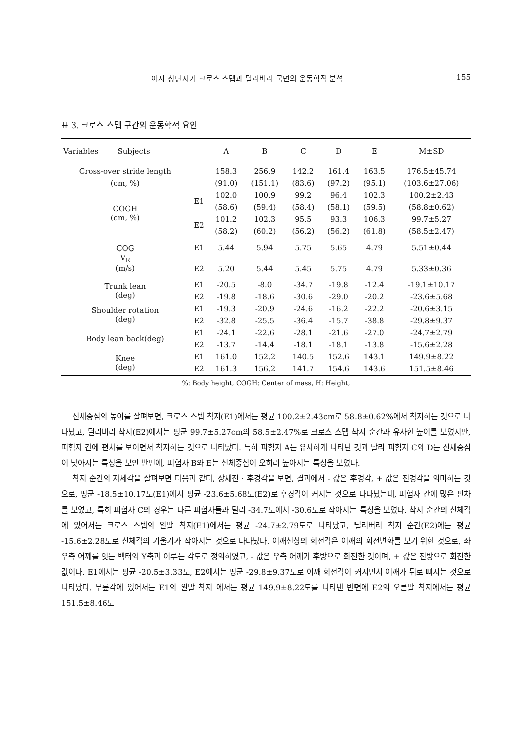여자 창던지기 크로스 스텝과 딜리버리 국면의 운동학적 분석 155
표 3. 크로스 스텝 구간의 운동학적 요인
| Variables Subjects | | A | B | C | D | E | M±SD |
| --- | --- | --- | --- | --- | --- | --- | --- |
| Cross-over stride length | | 158.3 | 256.9 | 142.2 | 161.4 | 163.5 | 176.5±45.74 |
| (cm, %) | | (91.0) | (151.1) | (83.6) | (97.2) | (95.1) | (103.6±27.06) |
| COGH (cm, %) | E1 | 102.0 | 100.9 | 99.2 | 96.4 | 102.3 | 100.2±2.43 |
| | | (58.6) | (59.4) | (58.4) | (58.1) | (59.5) | (58.8±0.62) |
| | E2 | 101.2 | 102.3 | 95.5 | 93.3 | 106.3 | 99.7±5.27 |
| | | (58.2) | (60.2) | (56.2) | (56.2) | (61.8) | (58.5±2.47) |
| COG V<sub>R</sub> (m/s) | E1 | 5.44 | 5.94 | 5.75 | 5.65 | 4.79 | 5.51±0.44 |
| | E2 | 5.20 | 5.44 | 5.45 | 5.75 | 4.79 | 5.33±0.36 |
| Trunk lean (deg) | E1 | -20.5 | -8.0 | -34.7 | -19.8 | -12.4 | -19.1±10.17 |
| | E2 | -19.8 | -18.6 | -30.6 | -29.0 | -20.2 | -23.6±5.68 |
| Shoulder rotation (deg) | E1 | -19.3 | -20.9 | -24.6 | -16.2 | -22.2 | -20.6±3.15 |
| | E2 | -32.8 | -25.5 | -36.4 | -15.7 | -38.8 | -29.8±9.37 |
| Body lean back(deg) | E1 | -24.1 | -22.6 | -28.1 | -21.6 | -27.0 | -24.7±2.79 |
| | E2 | -13.7 | -14.4 | -18.1 | -18.1 | -13.8 | -15.6±2.28 |
| Knee (deg) | E1 | 161.0 | 152.2 | 140.5 | 152.6 | 143.1 | 149.9±8.22 |
| | E2 | 161.3 | 156.2 | 141.7 | 154.6 | 143.6 | 151.5±8.46 |
%: Body height, COGH: Center of mass, H: Height,
신체중심의 높이를 살펴보면, 크로스 스텝 착지(E1)에서는 평균 100.2±2.43cm로 58.8±0.62%에서 착지하는 것으로 나타났고, 딜리버리 착지(E2)에서는 평균 99.7±5.27cm의 58.5±2.47%로 크로스 스텝 착지 순간과 유사한 높이를 보였지만, 피험자 간에 편차를 보이면서 착지하는 것으로 나타났다. 특히 피험자 A는 유사하게 나타난 것과 달리 피험자 C와 D는 신체중심이 낮아지는 특성을 보인 반면에, 피험자 B와 E는 신체중심이 오히려 높아지는 특성을 보였다.
착지 순간의 자세각을 살펴보면 다음과 같다, 상체전 · 후경각을 보면, 결과에서 - 값은 후경각, + 값은 전경각을 의미하는 것으로, 평균 -18.5±10.17도(E1)에서 평균 -23.6±5.68도(E2)로 후경각이 커지는 것으로 나타났는데, 피험자 간에 많은 편차를 보였고, 특히 피험자 C의 경우는 다른 피험자들과 달리 -34.7도에서 -30.6도로 작아지는 특성을 보였다. 착지 순간의 신체각에 있어서는 크로스 스텝의 왼발 착지(E1)에서는 평균 -24.7±2.79도로 나타났고, 딜리버리 착지 순간(E2)에는 평균 -15.6±2.28도로 신체각의 기울기가 작아지는 것으로 나타났다. 어깨선상의 회전각은 어깨의 회전변화를 보기 위한 것으로, 좌우측 어깨를 잇는 벡터와 Y축과 이루는 각도로 정의하였고, - 값은 우측 어깨가 후방으로 회전한 것이며, + 값은 전방으로 회전한 값이다. E1에서는 평균 -20.5±3.33도, E2에서는 평균 -29.8±9.37도로 어깨 회전각이 커지면서 어깨가 뒤로 빠지는 것으로 나타났다. 무릎각에 있어서는 E1의 왼발 착지 에서는 평균 149.9±8.22도를 나타낸 반면에 E2의 오른발 착지에서는 평균 151.5±8.46도